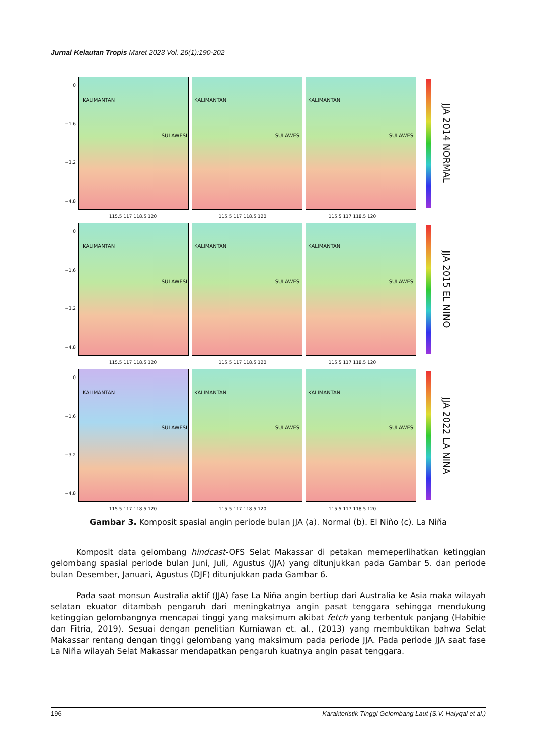Jurnal Kelautan Tropis Maret 2023 Vol. 26(1):190-202
0
−1.6
−3.2
−4.8
KALIMANTAN
SULAWESI
KALIMANTAN
SULAWESI
KALIMANTAN
SULAWESI
JJA 2014 NORMAL
115.5 117 118.5 120 115.5 117 118.5 120 115.5 117 118.5 120
0
−1.6
−3.2
−4.8
KALIMANTAN
SULAWESI
KALIMANTAN
SULAWESI
KALIMANTAN
SULAWESI
JJA 2015 EL NINO
115.5 117 118.5 120 115.5 117 118.5 120 115.5 117 118.5 120
0
−1.6
−3.2
−4.8
KALIMANTAN
SULAWESI
KALIMANTAN
SULAWESI
KALIMANTAN
SULAWESI
JJA 2022 LA NINA
115.5 117 118.5 120 115.5 117 118.5 120 115.5 117 118.5 120
Gambar 3. Komposit spasial angin periode bulan JJA (a). Normal (b). El Niño (c). La Niña
Komposit data gelombang hindcast-OFS Selat Makassar di petakan memeperlihatkan ketinggian gelombang spasial periode bulan Juni, Juli, Agustus (JJA) yang ditunjukkan pada Gambar 5. dan periode bulan Desember, Januari, Agustus (DJF) ditunjukkan pada Gambar 6.
Pada saat monsun Australia aktif (JJA) fase La Niña angin bertiup dari Australia ke Asia maka wilayah selatan ekuator ditambah pengaruh dari meningkatnya angin pasat tenggara sehingga mendukung ketinggian gelombangnya mencapai tinggi yang maksimum akibat fetch yang terbentuk panjang (Habibie dan Fitria, 2019). Sesuai dengan penelitian Kurniawan et. al., (2013) yang membuktikan bahwa Selat Makassar rentang dengan tinggi gelombang yang maksimum pada periode JJA. Pada periode JJA saat fase La Niña wilayah Selat Makassar mendapatkan pengaruh kuatnya angin pasat tenggara.
196 Karakteristik Tinggi Gelombang Laut (S.V. Haiyqal et al.)